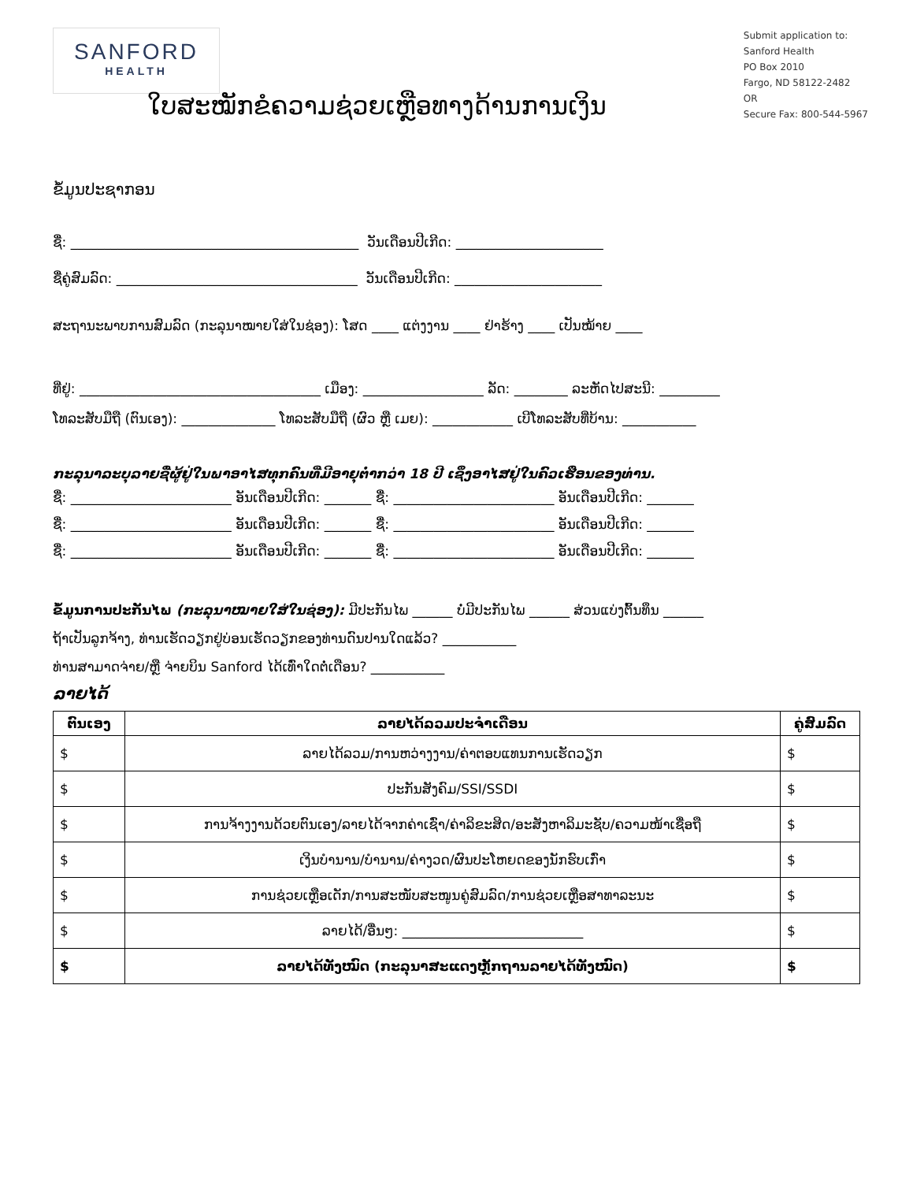SANFORD
HEALTH
Submit application to:
Sanford Health
PO Box 2010
Fargo, ND 58122-2482
OR
Secure Fax: 800-544-5967
ໃບສະໝັກຂໍຄວາມຊ່ວຍເຫຼືອທາງດ້ານການເງິນ
ຂໍ້ມູນປະຊາກອນ
ຊື່: ___________________________________________ ວັນເດືອນປີເກີດ: ______________________
ຊື່ຄູ່ສົມລົດ: ____________________________________ ວັນເດືອນປີເກີດ: ______________________
ສະຖານະພາບການສົມລົດ (ກະລຸນາໝາຍໃສ່ໃນຊ່ອງ): ໂສດ ____ ແຕ່ງງານ ____ ຢ່າຮ້າງ ____ ເປັນໝ້າຍ ____
ທີ່ຢູ່: ____________________________________ ເມືອງ: __________________ ລັດ: ________ ລະຫັດໄປສະນີ: _________
ໂທລະສັບມືຖື (ຕົນເອງ): ______________ ໂທລະສັບມືຖື (ຜົວ ຫຼື ເມຍ): ____________ ເບີໂທລະສັບທີ່ບ້ານ: ___________
ກະລຸນາລະບຸລາຍຊື່ຜູ້ຢູ່ໃນພາອາໄສທຸກຄົນທີ່ມີອາຍຸຕ່ຳກວ່າ 18 ປີ ເຊິ່ງອາໄສຢູ່ໃນຄົວເຮືອນຂອງທ່ານ.
ຊື່: ________________________ ອັນເດືອນປີເກີດ: _______ ຊື່: ________________________ ອັນເດືອນປີເກີດ: _______
ຊື່: ________________________ ອັນເດືອນປີເກີດ: _______ ຊື່: ________________________ ອັນເດືອນປີເກີດ: _______
ຊື່: ________________________ ອັນເດືອນປີເກີດ: _______ ຊື່: ________________________ ອັນເດືອນປີເກີດ: _______
ຂໍ້ມູນການປະກັນໄພ (ກະລຸນາໝາຍໃສ່ໃນຊ່ອງ): ມີປະກັນໄພ ______ ບໍ່ມີປະກັນໄພ ______ ສ່ວນແບ່ງຕົ້ນທຶນ ______
ຖ້າເປັນລູກຈ້າງ, ທ່ານເຮັດວຽກຢູ່ບ່ອນເຮັດວຽກຂອງທ່ານດົນປານໃດແລ້ວ? ___________
ທ່ານສາມາດຈ່າຍ/ຫຼື ຈ່າຍບິນ Sanford ໄດ້ເທົ່າໃດຕໍ່ເດືອນ? ___________
ລາຍໄດ້
| ຕົນເອງ | ລາຍໄດ້ລວມປະຈໍາເດືອນ | ຄູ່ສົມລົດ |
| --- | --- | --- |
| $ | ລາຍໄດ້ລວມ/ການຫວ່າງງານ/ຄ່າຕອບແທນການເຮັດວຽກ | $ |
| $ | ປະກັນສັງຄົມ/SSI/SSDI | $ |
| $ | ການຈ້າງງານດ້ວຍຕົນເອງ/ລາຍໄດ້ຈາກຄ່າເຊົ່າ/ຄ່າລິຂະສິດ/ອະສັງຫາລິມະຊັບ/ຄວາມໜ້າເຊື່ອຖື | $ |
| $ | ເງິນບໍານານ/ບໍານານ/ຄ່າງວດ/ຜົນປະໂຫຍດຂອງນັກຮົບເກົ່າ | $ |
| $ | ການຊ່ວຍເຫຼືອເດັກ/ການສະໜັບສະໜູນຄູ່ສົມລົດ/ການຊ່ວຍເຫຼືອສາທາລະນະ | $ |
| $ | ລາຍໄດ້/ອື່ນໆ: ___________________________ | $ |
| $ | ລາຍໄດ້ທັງໝົດ (ກະລຸນາສະແດງຫຼັກຖານລາຍໄດ້ທັງໝົດ) | $ |